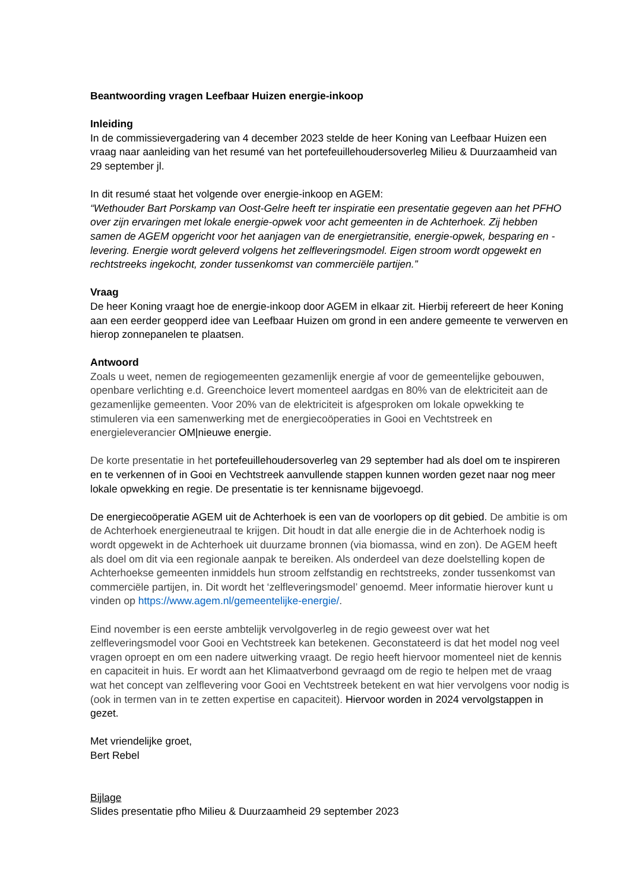Beantwoording vragen Leefbaar Huizen energie-inkoop
Inleiding
In de commissievergadering van 4 december 2023 stelde de heer Koning van Leefbaar Huizen een vraag naar aanleiding van het resumé van het portefeuillehoudersoverleg Milieu & Duurzaamheid van 29 september jl.
In dit resumé staat het volgende over energie-inkoop en AGEM:
“Wethouder Bart Porskamp van Oost-Gelre heeft ter inspiratie een presentatie gegeven aan het PFHO over zijn ervaringen met lokale energie-opwek voor acht gemeenten in de Achterhoek. Zij hebben samen de AGEM opgericht voor het aanjagen van de energietransitie, energie-opwek, besparing en -levering. Energie wordt geleverd volgens het zelfleveringsmodel. Eigen stroom wordt opgewekt en rechtstreeks ingekocht, zonder tussenkomst van commerciële partijen.”
Vraag
De heer Koning vraagt hoe de energie-inkoop door AGEM in elkaar zit. Hierbij refereert de heer Koning aan een eerder geopperd idee van Leefbaar Huizen om grond in een andere gemeente te verwerven en hierop zonnepanelen te plaatsen.
Antwoord
Zoals u weet, nemen de regiogemeenten gezamenlijk energie af voor de gemeentelijke gebouwen, openbare verlichting e.d. Greenchoice levert momenteel aardgas en 80% van de elektriciteit aan de gezamenlijke gemeenten. Voor 20% van de elektriciteit is afgesproken om lokale opwekking te stimuleren via een samenwerking met de energiecoöperaties in Gooi en Vechtstreek en energieleverancier OM|nieuwe energie.
De korte presentatie in het portefeuillehoudersoverleg van 29 september had als doel om te inspireren en te verkennen of in Gooi en Vechtstreek aanvullende stappen kunnen worden gezet naar nog meer lokale opwekking en regie. De presentatie is ter kennisname bijgevoegd.
De energiecoöperatie AGEM uit de Achterhoek is een van de voorlopers op dit gebied. De ambitie is om de Achterhoek energieneutraal te krijgen. Dit houdt in dat alle energie die in de Achterhoek nodig is wordt opgewekt in de Achterhoek uit duurzame bronnen (via biomassa, wind en zon). De AGEM heeft als doel om dit via een regionale aanpak te bereiken. Als onderdeel van deze doelstelling kopen de Achterhoekse gemeenten inmiddels hun stroom zelfstandig en rechtstreeks, zonder tussenkomst van commerciële partijen, in. Dit wordt het ‘zelfleveringsmodel’ genoemd. Meer informatie hierover kunt u vinden op https://www.agem.nl/gemeentelijke-energie/.
Eind november is een eerste ambtelijk vervolgoverleg in de regio geweest over wat het zelfleveringsmodel voor Gooi en Vechtstreek kan betekenen. Geconstateerd is dat het model nog veel vragen oproept en om een nadere uitwerking vraagt. De regio heeft hiervoor momenteel niet de kennis en capaciteit in huis. Er wordt aan het Klimaatverbond gevraagd om de regio te helpen met de vraag wat het concept van zelflevering voor Gooi en Vechtstreek betekent en wat hier vervolgens voor nodig is (ook in termen van in te zetten expertise en capaciteit). Hiervoor worden in 2024 vervolgstappen in gezet.
Met vriendelijke groet,
Bert Rebel
Bijlage
Slides presentatie pfho Milieu & Duurzaamheid 29 september 2023